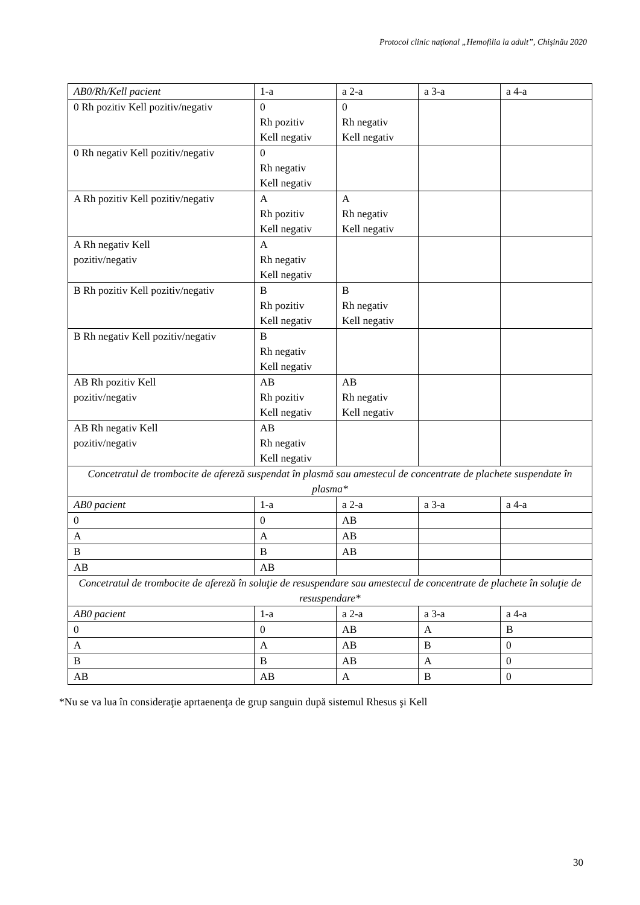Protocol clinic naţional „Hemofilia la adult”, Chişinău 2020
| AB0/Rh/Kell pacient | 1-a | a 2-a | a 3-a | a 4-a |
| 0 Rh pozitiv Kell pozitiv/negativ | 0 Rh pozitiv Kell negativ | 0 Rh negativ Kell negativ | | |
| 0 Rh negativ Kell pozitiv/negativ | 0 Rh negativ Kell negativ | | | |
| A Rh pozitiv Kell pozitiv/negativ | A Rh pozitiv Kell negativ | A Rh negativ Kell negativ | | |
| A Rh negativ Kell pozitiv/negativ | A Rh negativ Kell negativ | | | |
| B Rh pozitiv Kell pozitiv/negativ | B Rh pozitiv Kell negativ | B Rh negativ Kell negativ | | |
| B Rh negativ Kell pozitiv/negativ | B Rh negativ Kell negativ | | | |
| AB Rh pozitiv Kell pozitiv/negativ | AB Rh pozitiv Kell negativ | AB Rh negativ Kell negativ | | |
| AB Rh negativ Kell pozitiv/negativ | AB Rh negativ Kell negativ | | | |
| Concetratul de trombocite de afereză suspendat în plasmă sau amestecul de concentrate de plachete suspendate în plasma* | | | | |
| AB0 pacient | 1-a | a 2-a | a 3-a | a 4-a |
| 0 | 0 | AB | | |
| A | A | AB | | |
| B | B | AB | | |
| AB | AB | | | |
| Concetratul de trombocite de afereză în soluţie de resuspendare sau amestecul de concentrate de plachete în soluţie de resuspendare* | | | | |
| AB0 pacient | 1-a | a 2-a | a 3-a | a 4-a |
| 0 | 0 | AB | A | B |
| A | A | AB | B | 0 |
| B | B | AB | A | 0 |
| AB | AB | A | B | 0 |
*Nu se va lua în consideraţie aprtaenenţa de grup sanguin după sistemul Rhesus şi Kell
30